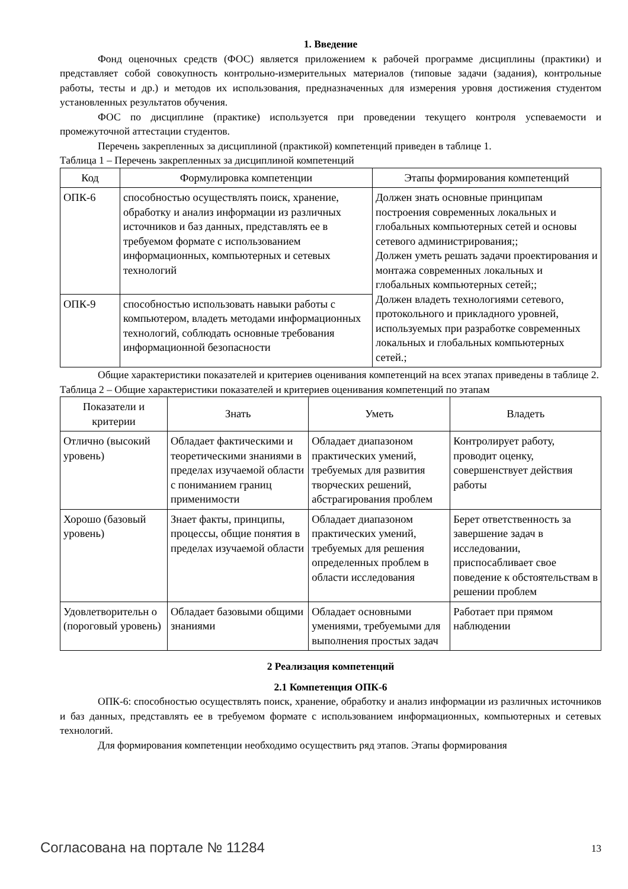1. Введение
Фонд оценочных средств (ФОС) является приложением к рабочей программе дисциплины (практики) и представляет собой совокупность контрольно-измерительных материалов (типовые задачи (задания), контрольные работы, тесты и др.) и методов их использования, предназначенных для измерения уровня достижения студентом установленных результатов обучения.
ФОС по дисциплине (практике) используется при проведении текущего контроля успеваемости и промежуточной аттестации студентов.
Перечень закрепленных за дисциплиной (практикой) компетенций приведен в таблице 1.
Таблица 1 – Перечень закрепленных за дисциплиной компетенций
| Код | Формулировка компетенции | Этапы формирования компетенций |
| --- | --- | --- |
| ОПК-6 | способностью осуществлять поиск, хранение, обработку и анализ информации из различных источников и баз данных, представлять ее в требуемом формате с использованием информационных, компьютерных и сетевых технологий | Должен знать основные принципам построения современных локальных и глобальных компьютерных сетей и основы сетевого администрирования;; Должен уметь решать задачи проектирования и монтажа современных локальных и глобальных компьютерных сетей;; Должен владеть технологиями сетевого, протокольного и прикладного уровней, используемых при разработке современных локальных и глобальных компьютерных сетей.; |
| ОПК-9 | способностью использовать навыки работы с компьютером, владеть методами информационных технологий, соблюдать основные требования информационной безопасности | |
Общие характеристики показателей и критериев оценивания компетенций на всех этапах приведены в таблице 2.
Таблица 2 – Общие характеристики показателей и критериев оценивания компетенций по этапам
| Показатели и критерии | Знать | Уметь | Владеть |
| --- | --- | --- | --- |
| Отлично (высокий уровень) | Обладает фактическими и теоретическими знаниями в пределах изучаемой области с пониманием границ применимости | Обладает диапазоном практических умений, требуемых для развития творческих решений, абстрагирования проблем | Контролирует работу, проводит оценку, совершенствует действия работы |
| Хорошо (базовый уровень) | Знает факты, принципы, процессы, общие понятия в пределах изучаемой области | Обладает диапазоном практических умений, требуемых для решения определенных проблем в области исследования | Берет ответственность за завершение задач в исследовании, приспосабливает свое поведение к обстоятельствам в решении проблем |
| Удовлетворительн о (пороговый уровень) | Обладает базовыми общими знаниями | Обладает основными умениями, требуемыми для выполнения простых задач | Работает при прямом наблюдении |
2 Реализация компетенций
2.1 Компетенция ОПК-6
ОПК-6: способностью осуществлять поиск, хранение, обработку и анализ информации из различных источников и баз данных, представлять ее в требуемом формате с использованием информационных, компьютерных и сетевых технологий.
Для формирования компетенции необходимо осуществить ряд этапов. Этапы формирования
Согласована на портале № 11284 13